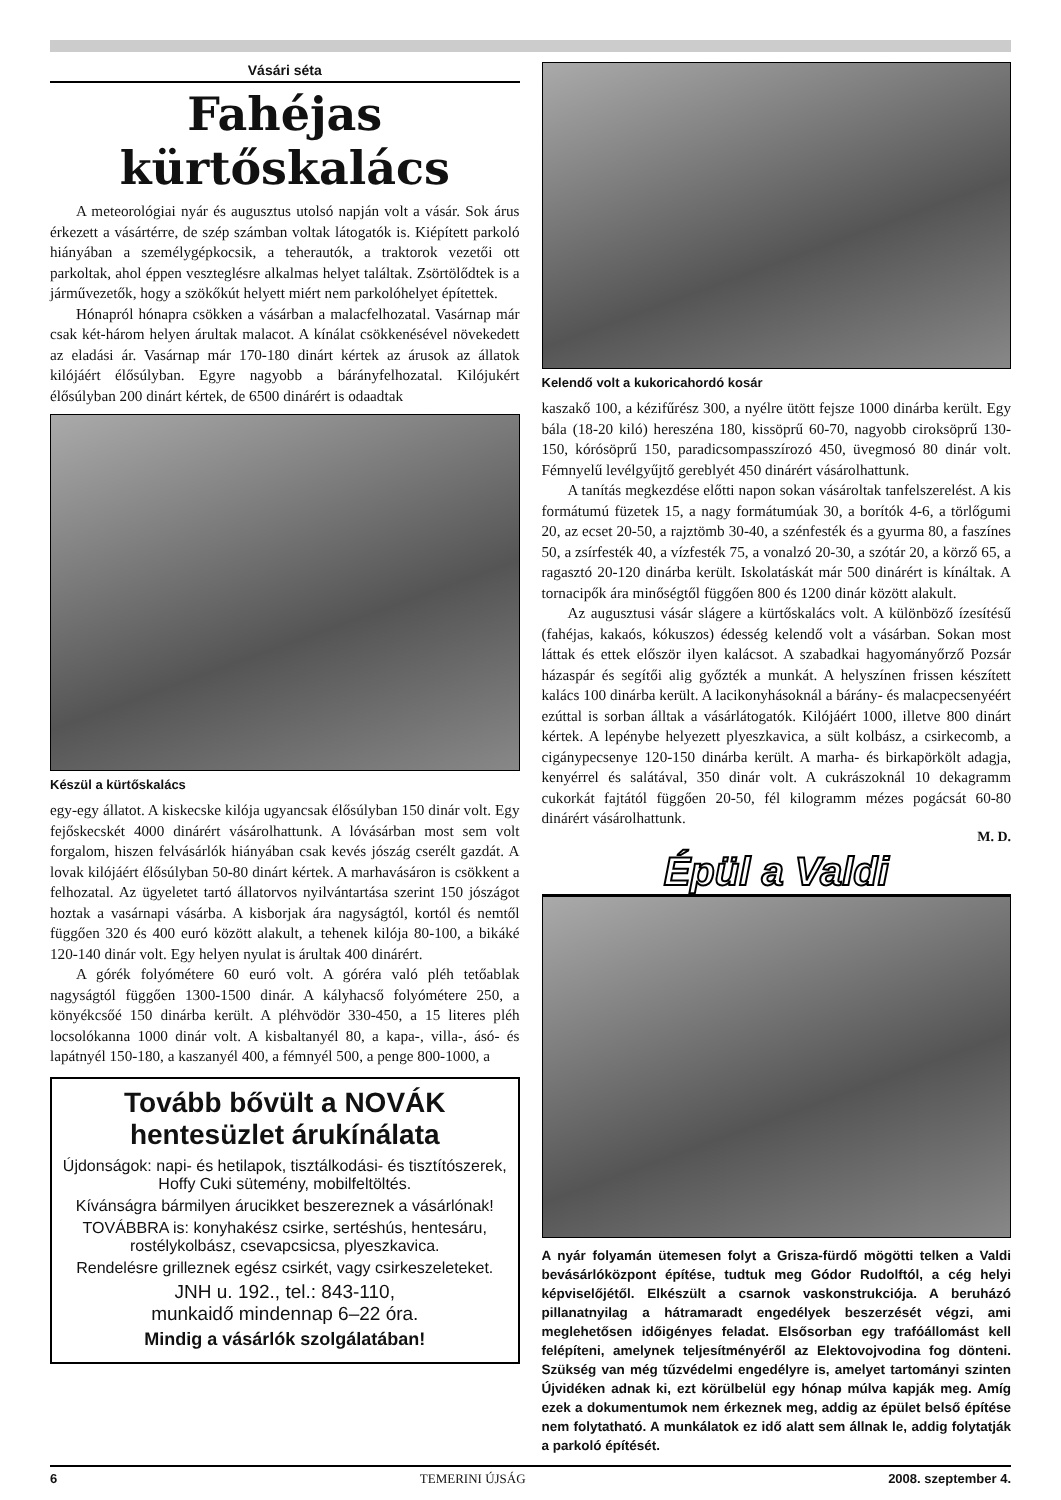Vásári séta
Fahéjas kürtőskalács
A meteorológiai nyár és augusztus utolsó napján volt a vásár. Sok árus érkezett a vásártérre, de szép számban voltak látogatók is. Kiépített parkoló hiányában a személygépkocsik, a teherautók, a traktorok vezetői ott parkoltak, ahol éppen veszteglésre alkalmas helyet találtak. Zsörtölődtek is a járművezetők, hogy a szökőkút helyett miért nem parkolóhelyet építettek.
Hónapról hónapra csökken a vásárban a malacfelhozatal. Vasárnap már csak két-három helyen árultak malacot. A kínálat csökkenésével növekedett az eladási ár. Vasárnap már 170-180 dinárt kértek az árusok az állatok kilójáért élősúlyban. Egyre nagyobb a bárányfelhozatal. Kilójukért élősúlyban 200 dinárt kértek, de 6500 dinárért is odaadtak
Készül a kürtőskalács
egy-egy állatot. A kiskecske kilója ugyancsak élősúlyban 150 dinár volt. Egy fejőskecskét 4000 dinárért vásárolhattunk. A lóvásárban most sem volt forgalom, hiszen felvásárlók hiányában csak kevés jószág cserélt gazdát. A lovak kilójáért élősúlyban 50-80 dinárt kértek. A marhavásáron is csökkent a felhozatal. Az ügyeletet tartó állatorvos nyilvántartása szerint 150 jószágot hoztak a vasárnapi vásárba. A kisborjak ára nagyságtól, kortól és nemtől függően 320 és 400 euró között alakult, a tehenek kilója 80-100, a bikáké 120-140 dinár volt. Egy helyen nyulat is árultak 400 dinárért.
A górék folyómétere 60 euró volt. A góréra való pléh tetőablak nagyságtól függően 1300-1500 dinár. A kályhacső folyómétere 250, a könyékcsőé 150 dinárba került. A pléhvödör 330-450, a 15 literes pléh locsolókanna 1000 dinár volt. A kisbaltanyél 80, a kapa-, villa-, ásó- és lapátnyél 150-180, a kaszanyél 400, a fémnyél 500, a penge 800-1000, a
Tovább bővült a NOVÁK hentesüzlet árukínálata
Újdonságok: napi- és hetilapok, tisztálkodási- és tisztítószerek, Hoffy Cuki sütemény, mobilfeltöltés.
Kívánságra bármilyen árucikket beszereznek a vásárlónak!
TOVÁBBRA is: konyhakész csirke, sertéshús, hentesáru, rostélykolbász, csevapcsicsa, plyeszkavica.
Rendelésre grilleznek egész csirkét, vagy csirkeszeleteket.
JNH u. 192., tel.: 843-110,
munkaidő mindennap 6–22 óra.
Mindig a vásárlók szolgálatában!
Kelendő volt a kukoricahordó kosár
kaszakő 100, a kézifűrész 300, a nyélre ütött fejsze 1000 dinárba került. Egy bála (18-20 kiló) hereszéna 180, kissöprű 60-70, nagyobb ciroksöprű 130-150, kórósöprű 150, paradicsompasszírozó 450, üvegmosó 80 dinár volt. Fémnyelű levélgyűjtő gereblyét 450 dinárért vásárolhattunk.
A tanítás megkezdése előtti napon sokan vásároltak tanfelszerelést. A kis formátumú füzetek 15, a nagy formátumúak 30, a borítók 4-6, a törlőgumi 20, az ecset 20-50, a rajztömb 30-40, a szénfesték és a gyurma 80, a faszínes 50, a zsírfesték 40, a vízfesték 75, a vonalzó 20-30, a szótár 20, a körző 65, a ragasztó 20-120 dinárba került. Iskolatáskát már 500 dinárért is kínáltak. A tornacipők ára minőségtől függően 800 és 1200 dinár között alakult.
Az augusztusi vásár slágere a kürtőskalács volt. A különböző ízesítésű (fahéjas, kakaós, kókuszos) édesség kelendő volt a vásárban. Sokan most láttak és ettek először ilyen kalácsot. A szabadkai hagyományőrző Pozsár házaspár és segítői alig győzték a munkát. A helyszínen frissen készített kalács 100 dinárba került. A lacikonyhásoknál a bárány- és malacpecsenyéért ezúttal is sorban álltak a vásárlátogatók. Kilójáért 1000, illetve 800 dinárt kértek. A lepénybe helyezett plyeszkavica, a sült kolbász, a csirkecomb, a cigánypecsenye 120-150 dinárba került. A marha- és birkapörkölt adagja, kenyérrel és salátával, 350 dinár volt. A cukrászoknál 10 dekagramm cukorkát fajtától függően 20-50, fél kilogramm mézes pogácsát 60-80 dinárért vásárolhattunk.
M. D.
Épül a Valdi
A nyár folyamán ütemesen folyt a Grisza-fürdő mögötti telken a Valdi bevásárlóközpont építése, tudtuk meg Gódor Rudolftól, a cég helyi képviselőjétől. Elkészült a csarnok vaskonstrukciója. A beruházó pillanatnyilag a hátramaradt engedélyek beszerzését végzi, ami meglehetősen időigényes feladat. Elsősorban egy trafóállomást kell felépíteni, amelynek teljesítményéről az Elektovojvodina fog dönteni. Szükség van még tűzvédelmi engedélyre is, amelyet tartományi szinten Újvidéken adnak ki, ezt körülbelül egy hónap múlva kapják meg. Amíg ezek a dokumentumok nem érkeznek meg, addig az épület belső építése nem folytatható. A munkálatok ez idő alatt sem állnak le, addig folytatják a parkoló építését.
6 TEMERINI ÚJSÁG 2008. szeptember 4.